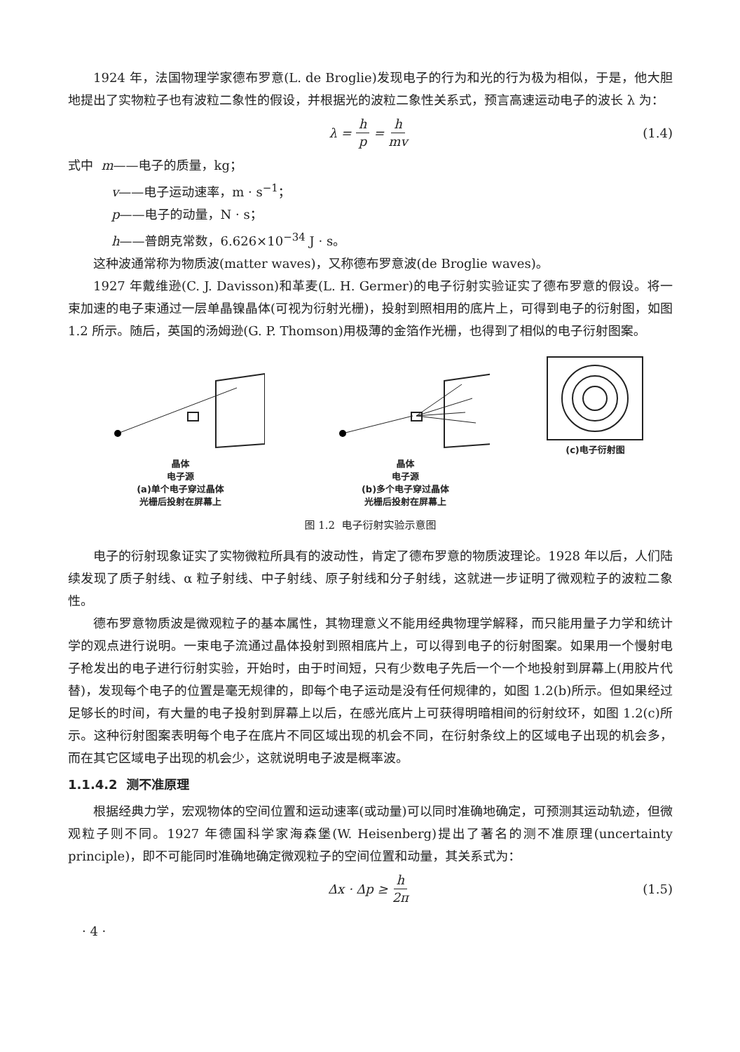1924 年，法国物理学家德布罗意(L. de Broglie)发现电子的行为和光的行为极为相似，于是，他大胆地提出了实物粒子也有波粒二象性的假设，并根据光的波粒二象性关系式，预言高速运动电子的波长 λ 为：
λ = h p = h mv (1.4)
式中 m——电子的质量，kg；
v——电子运动速率，m · s<sup>−1</sup>；
p——电子的动量，N · s；
h——普朗克常数，6.626×10<sup>−34</sup> J · s。
这种波通常称为物质波(matter waves)，又称德布罗意波(de Broglie waves)。
1927 年戴维逊(C. J. Davisson)和革麦(L. H. Germer)的电子衍射实验证实了德布罗意的假设。将一束加速的电子束通过一层单晶镍晶体(可视为衍射光栅)，投射到照相用的底片上，可得到电子的衍射图，如图 1.2 所示。随后，英国的汤姆逊(G. P. Thomson)用极薄的金箔作光栅，也得到了相似的电子衍射图案。
晶体
电子源
(a)单个电子穿过晶体
光栅后投射在屏幕上
晶体
电子源
(b)多个电子穿过晶体
光栅后投射在屏幕上
(c)电子衍射图
图 1.2 电子衍射实验示意图
电子的衍射现象证实了实物微粒所具有的波动性，肯定了德布罗意的物质波理论。1928 年以后，人们陆续发现了质子射线、α 粒子射线、中子射线、原子射线和分子射线，这就进一步证明了微观粒子的波粒二象性。
德布罗意物质波是微观粒子的基本属性，其物理意义不能用经典物理学解释，而只能用量子力学和统计学的观点进行说明。一束电子流通过晶体投射到照相底片上，可以得到电子的衍射图案。如果用一个慢射电子枪发出的电子进行衍射实验，开始时，由于时间短，只有少数电子先后一个一个地投射到屏幕上(用胶片代替)，发现每个电子的位置是毫无规律的，即每个电子运动是没有任何规律的，如图 1.2(b)所示。但如果经过足够长的时间，有大量的电子投射到屏幕上以后，在感光底片上可获得明暗相间的衍射纹环，如图 1.2(c)所示。这种衍射图案表明每个电子在底片不同区域出现的机会不同，在衍射条纹上的区域电子出现的机会多，而在其它区域电子出现的机会少，这就说明电子波是概率波。
1.1.4.2 测不准原理
根据经典力学，宏观物体的空间位置和运动速率(或动量)可以同时准确地确定，可预测其运动轨迹，但微观粒子则不同。1927 年德国科学家海森堡(W. Heisenberg)提出了著名的测不准原理(uncertainty principle)，即不可能同时准确地确定微观粒子的空间位置和动量，其关系式为：
Δx · Δp ≥ h 2π (1.5)
· 4 ·